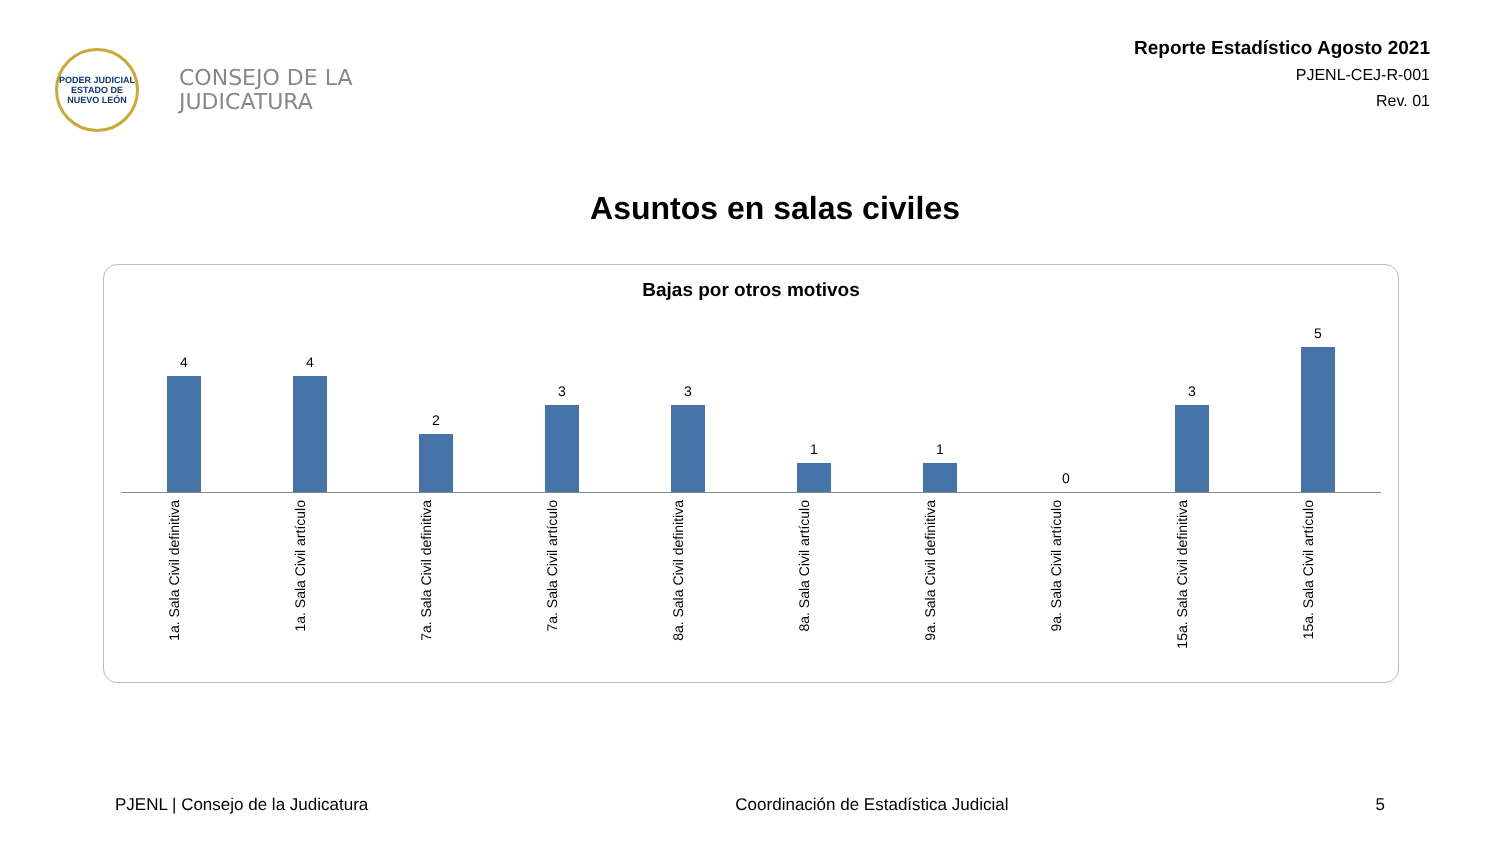PODER JUDICIAL
ESTADO DE NUEVO LEÓN
CONSEJO DE LA
JUDICATURA
Reporte Estadístico Agosto 2021
PJENL-CEJ-R-001
Rev. 01
Asuntos en salas civiles
Bajas por otros motivos
4
4
2
3
3
1
1
0
3
5
1a. Sala Civil definitiva
1a. Sala Civil artículo
7a. Sala Civil definitiva
7a. Sala Civil artículo
8a. Sala Civil definitiva
8a. Sala Civil artículo
9a. Sala Civil definitiva
9a. Sala Civil artículo
15a. Sala Civil definitiva
15a. Sala Civil artículo
PJENL | Consejo de la Judicatura Coordinación de Estadística Judicial 5